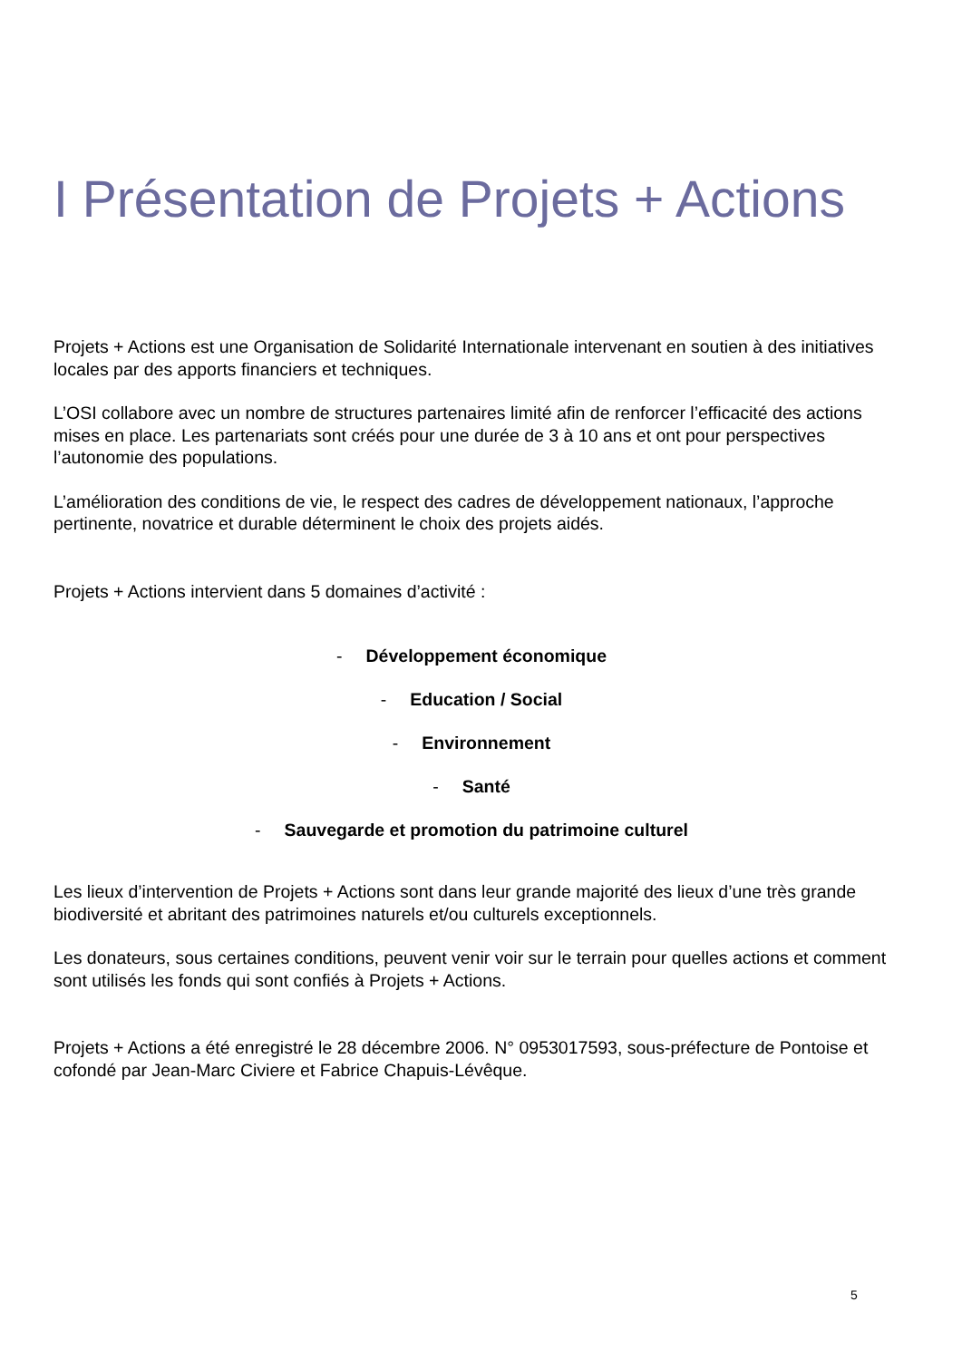I Présentation de Projets + Actions
Projets + Actions est une Organisation de Solidarité Internationale intervenant en soutien à des initiatives locales par des apports financiers et techniques.
L’OSI collabore avec un nombre de structures partenaires limité afin de renforcer l’efficacité des actions mises en place. Les partenariats sont créés pour une durée de 3 à 10 ans et ont pour perspectives l’autonomie des populations.
L’amélioration des conditions de vie, le respect des cadres de développement nationaux, l’approche pertinente, novatrice et durable déterminent le choix des projets aidés.
Projets + Actions intervient dans 5 domaines d’activité :
- Développement économique
- Education / Social
- Environnement
- Santé
- Sauvegarde et promotion du patrimoine culturel
Les lieux d’intervention de Projets + Actions sont dans leur grande majorité des lieux d’une très grande biodiversité et abritant des patrimoines naturels et/ou culturels exceptionnels.
Les donateurs, sous certaines conditions, peuvent venir voir sur le terrain pour quelles actions et comment sont utilisés les fonds qui sont confiés à Projets + Actions.
Projets + Actions a été enregistré le 28 décembre 2006. N° 0953017593, sous-préfecture de Pontoise et cofondé par Jean-Marc Civiere et Fabrice Chapuis-Lévêque.
5